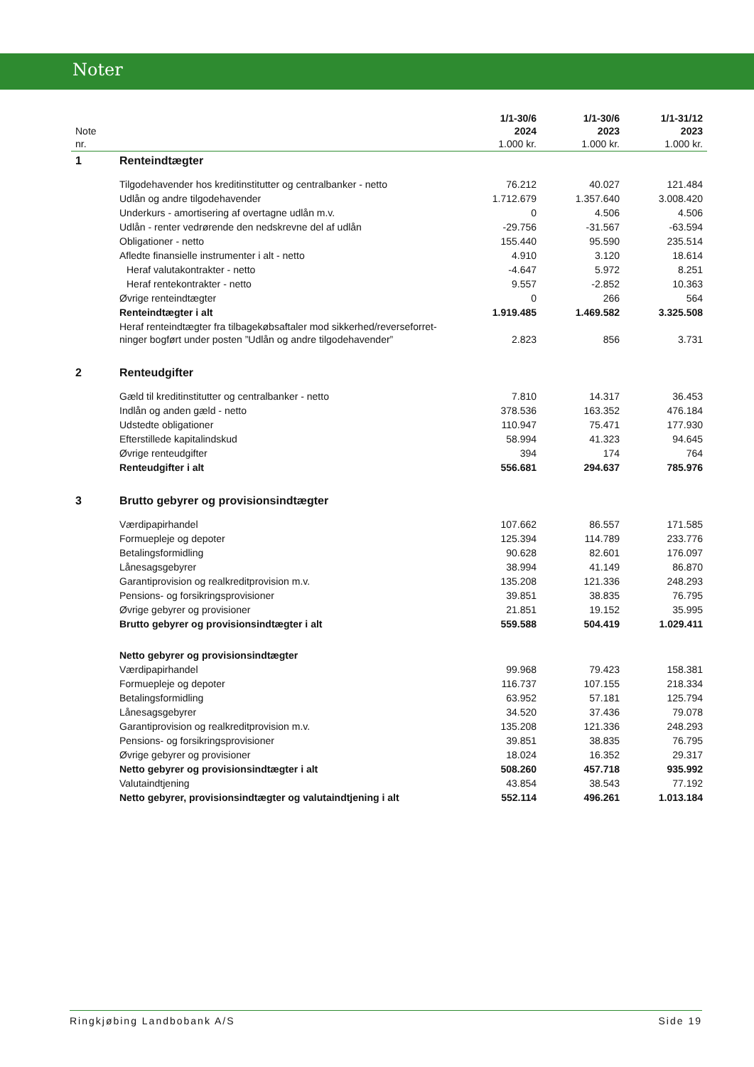Noter
| Note nr. | | 1/1-30/6 2024 1.000 kr. | 1/1-30/6 2023 1.000 kr. | 1/1-31/12 2023 1.000 kr. |
| --- | --- | --- | --- | --- |
| 1 | Renteindtægter | | | |
| | Tilgodehavender hos kreditinstitutter og centralbanker - netto | 76.212 | 40.027 | 121.484 |
| | Udlån og andre tilgodehavender | 1.712.679 | 1.357.640 | 3.008.420 |
| | Underkurs - amortisering af overtagne udlån m.v. | 0 | 4.506 | 4.506 |
| | Udlån - renter vedrørende den nedskrevne del af udlån | -29.756 | -31.567 | -63.594 |
| | Obligationer - netto | 155.440 | 95.590 | 235.514 |
| | Afledte finansielle instrumenter i alt - netto | 4.910 | 3.120 | 18.614 |
| | Heraf valutakontrakter - netto | -4.647 | 5.972 | 8.251 |
| | Heraf rentekontrakter - netto | 9.557 | -2.852 | 10.363 |
| | Øvrige renteindtægter | 0 | 266 | 564 |
| | Renteindtægter i alt | 1.919.485 | 1.469.582 | 3.325.508 |
| | Heraf renteindtægter fra tilbagekøbsaftaler mod sikkerhed/reverseforret- ninger bogført under posten ”Udlån og andre tilgodehavender” | 2.823 | 856 | 3.731 |
| 2 | Renteudgifter | | | |
| | Gæld til kreditinstitutter og centralbanker - netto | 7.810 | 14.317 | 36.453 |
| | Indlån og anden gæld - netto | 378.536 | 163.352 | 476.184 |
| | Udstedte obligationer | 110.947 | 75.471 | 177.930 |
| | Efterstillede kapitalindskud | 58.994 | 41.323 | 94.645 |
| | Øvrige renteudgifter | 394 | 174 | 764 |
| | Renteudgifter i alt | 556.681 | 294.637 | 785.976 |
| 3 | Brutto gebyrer og provisionsindtægter | | | |
| | Værdipapirhandel | 107.662 | 86.557 | 171.585 |
| | Formuepleje og depoter | 125.394 | 114.789 | 233.776 |
| | Betalingsformidling | 90.628 | 82.601 | 176.097 |
| | Lånesagsgebyrer | 38.994 | 41.149 | 86.870 |
| | Garantiprovision og realkreditprovision m.v. | 135.208 | 121.336 | 248.293 |
| | Pensions- og forsikringsprovisioner | 39.851 | 38.835 | 76.795 |
| | Øvrige gebyrer og provisioner | 21.851 | 19.152 | 35.995 |
| | Brutto gebyrer og provisionsindtægter i alt | 559.588 | 504.419 | 1.029.411 |
| | Netto gebyrer og provisionsindtægter | | | |
| | Værdipapirhandel | 99.968 | 79.423 | 158.381 |
| | Formuepleje og depoter | 116.737 | 107.155 | 218.334 |
| | Betalingsformidling | 63.952 | 57.181 | 125.794 |
| | Lånesagsgebyrer | 34.520 | 37.436 | 79.078 |
| | Garantiprovision og realkreditprovision m.v. | 135.208 | 121.336 | 248.293 |
| | Pensions- og forsikringsprovisioner | 39.851 | 38.835 | 76.795 |
| | Øvrige gebyrer og provisioner | 18.024 | 16.352 | 29.317 |
| | Netto gebyrer og provisionsindtægter i alt | 508.260 | 457.718 | 935.992 |
| | Valutaindtjening | 43.854 | 38.543 | 77.192 |
| | Netto gebyrer, provisionsindtægter og valutaindtjening i alt | 552.114 | 496.261 | 1.013.184 |
Ringkjøbing Landbobank A/S Side 19